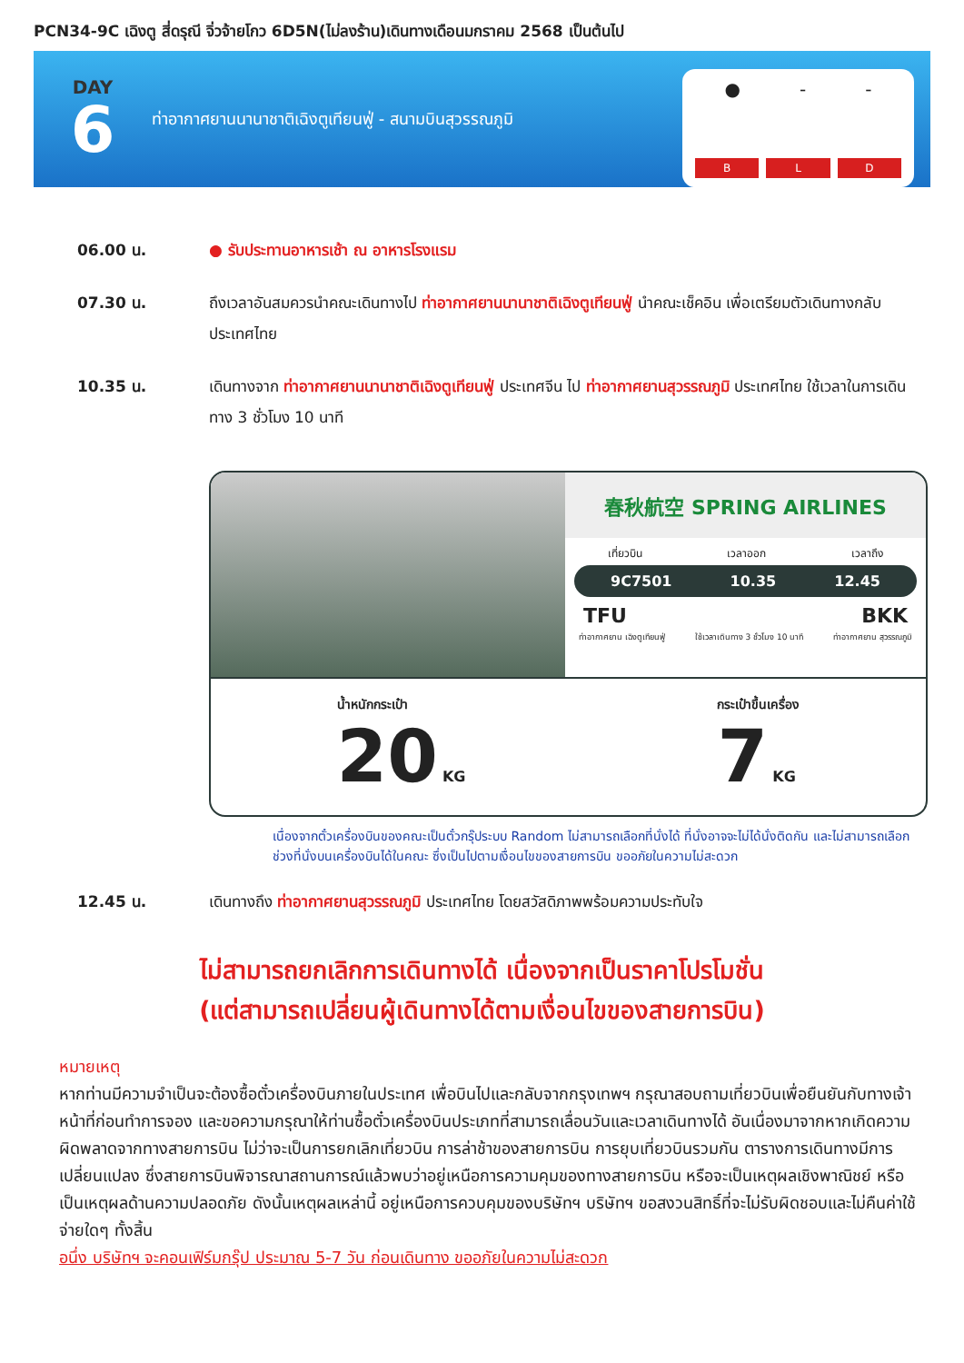PCN34-9C เฉิงตู สี่ดรุณี จิ่วจ้ายโกว 6D5N(ไม่ลงร้าน)เดินทางเดือนมกราคม 2568 เป็นต้นไป
DAY
6
ท่าอากาศยานนานาชาติเฉิงตูเทียนฟู่ - สนามบินสุวรรณภูมิ
● - -
B L D
06.00 น. ● รับประทานอาหารเช้า ณ อาหารโรงแรม
07.30 น. ถึงเวลาอันสมควรนำคณะเดินทางไป ท่าอากาศยานนานาชาติเฉิงตูเทียนฟู่ นำคณะเช็คอิน เพื่อเตรียมตัวเดินทางกลับประเทศไทย
10.35 น. เดินทางจาก ท่าอากาศยานนานาชาติเฉิงตูเทียนฟู่ ประเทศจีน ไป ท่าอากาศยานสุวรรณภูมิ ประเทศไทย ใช้เวลาในการเดินทาง 3 ชั่วโมง 10 นาที
春秋航空 SPRING AIRLINES
เที่ยวบิน เวลาออก เวลาถึง
9C7501 10.35 12.45
TFU BKK
ท่าอากาศยาน เฉิงตูเทียนฟู่ ใช้เวลาเดินทาง 3 ชั่วโมง 10 นาที ท่าอากาศยาน สุวรรณภูมิ
น้ำหนักกระเป๋า
20 KG
กระเป๋าขึ้นเครื่อง
7 KG
เนื่องจากตั๋วเครื่องบินของคณะเป็นตั๋วกรุ๊ประบบ Random ไม่สามารถเลือกที่นั่งได้ ที่นั่งอาจจะไม่ได้นั่งติดกัน และไม่สามารถเลือกช่วงที่นั่งบนเครื่องบินได้ในคณะ ซึ่งเป็นไปตามเงื่อนไขของสายการบิน ขออภัยในความไม่สะดวก
12.45 น. เดินทางถึง ท่าอากาศยานสุวรรณภูมิ ประเทศไทย โดยสวัสดิภาพพร้อมความประทับใจ
ไม่สามารถยกเลิกการเดินทางได้ เนื่องจากเป็นราคาโปรโมชั่น
(แต่สามารถเปลี่ยนผู้เดินทางได้ตามเงื่อนไขของสายการบิน)
หมายเหตุ
หากท่านมีความจำเป็นจะต้องซื้อตั๋วเครื่องบินภายในประเทศ เพื่อบินไปและกลับจากกรุงเทพฯ กรุณาสอบถามเที่ยวบินเพื่อยืนยันกับทางเจ้าหน้าที่ก่อนทำการจอง และขอความกรุณาให้ท่านซื้อตั๋วเครื่องบินประเภทที่สามารถเลื่อนวันและเวลาเดินทางได้ อันเนื่องมาจากหากเกิดความผิดพลาดจากทางสายการบิน ไม่ว่าจะเป็นการยกเลิกเที่ยวบิน การล่าช้าของสายการบิน การยุบเที่ยวบินรวมกัน ตารางการเดินทางมีการเปลี่ยนแปลง ซึ่งสายการบินพิจารณาสถานการณ์แล้วพบว่าอยู่เหนือการความคุมของทางสายการบิน หรือจะเป็นเหตุผลเชิงพาณิชย์ หรือเป็นเหตุผลด้านความปลอดภัย ดังนั้นเหตุผลเหล่านี้ อยู่เหนือการควบคุมของบริษัทฯ บริษัทฯ ขอสงวนสิทธิ์ที่จะไม่รับผิดชอบและไม่คืนค่าใช้จ่ายใดๆ ทั้งสิ้น
อนึ่ง บริษัทฯ จะคอนเฟิร์มกรุ๊ป ประมาณ 5-7 วัน ก่อนเดินทาง ขออภัยในความไม่สะดวก